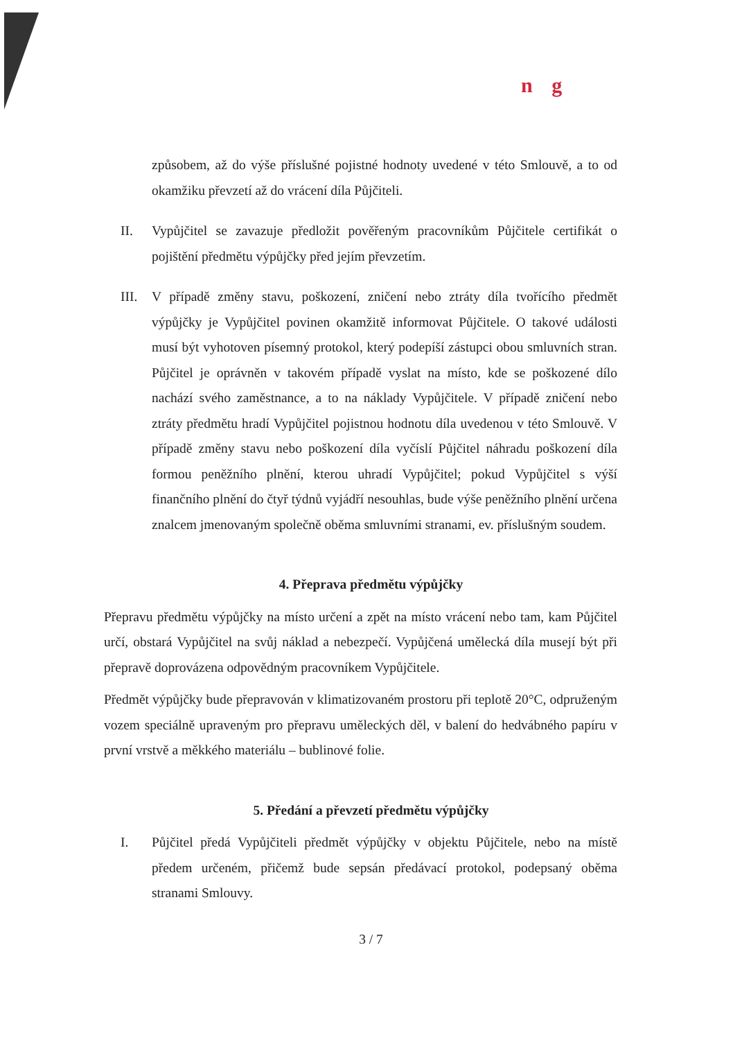n g
způsobem, až do výše příslušné pojistné hodnoty uvedené v této Smlouvě, a to od okamžiku převzetí až do vrácení díla Půjčiteli.
II. Vypůjčitel se zavazuje předložit pověřeným pracovníkům Půjčitele certifikát o pojištění předmětu výpůjčky před jejím převzetím.
III.
V případě změny stavu, poškození, zničení nebo ztráty díla tvořícího předmět výpůjčky je Vypůjčitel povinen okamžitě informovat Půjčitele. O takové události musí být vyhotoven písemný protokol, který podepíší zástupci obou smluvních stran. Půjčitel je oprávněn v takovém případě vyslat na místo, kde se poškozené dílo nachází svého zaměstnance, a to na náklady Vypůjčitele. V případě zničení nebo ztráty předmětu hradí Vypůjčitel pojistnou hodnotu díla uvedenou v této Smlouvě. V případě změny stavu nebo poškození díla vyčíslí Půjčitel náhradu poškození díla formou peněžního plnění, kterou uhradí Vypůjčitel; pokud Vypůjčitel s výší finančního plnění do čtyř týdnů vyjádří nesouhlas, bude výše peněžního plnění určena znalcem jmenovaným společně oběma smluvními stranami, ev. příslušným soudem.
4. Přeprava předmětu výpůjčky
Přepravu předmětu výpůjčky na místo určení a zpět na místo vrácení nebo tam, kam Půjčitel určí, obstará Vypůjčitel na svůj náklad a nebezpečí. Vypůjčená umělecká díla musejí být při přepravě doprovázena odpovědným pracovníkem Vypůjčitele.
Předmět výpůjčky bude přepravován v klimatizovaném prostoru při teplotě 20°C, odpruženým vozem speciálně upraveným pro přepravu uměleckých děl, v balení do hedvábného papíru v první vrstvě a měkkého materiálu – bublinové folie.
5. Předání a převzetí předmětu výpůjčky
I. Půjčitel předá Vypůjčiteli předmět výpůjčky v objektu Půjčitele, nebo na místě předem určeném, přičemž bude sepsán předávací protokol, podepsaný oběma stranami Smlouvy.
3 / 7